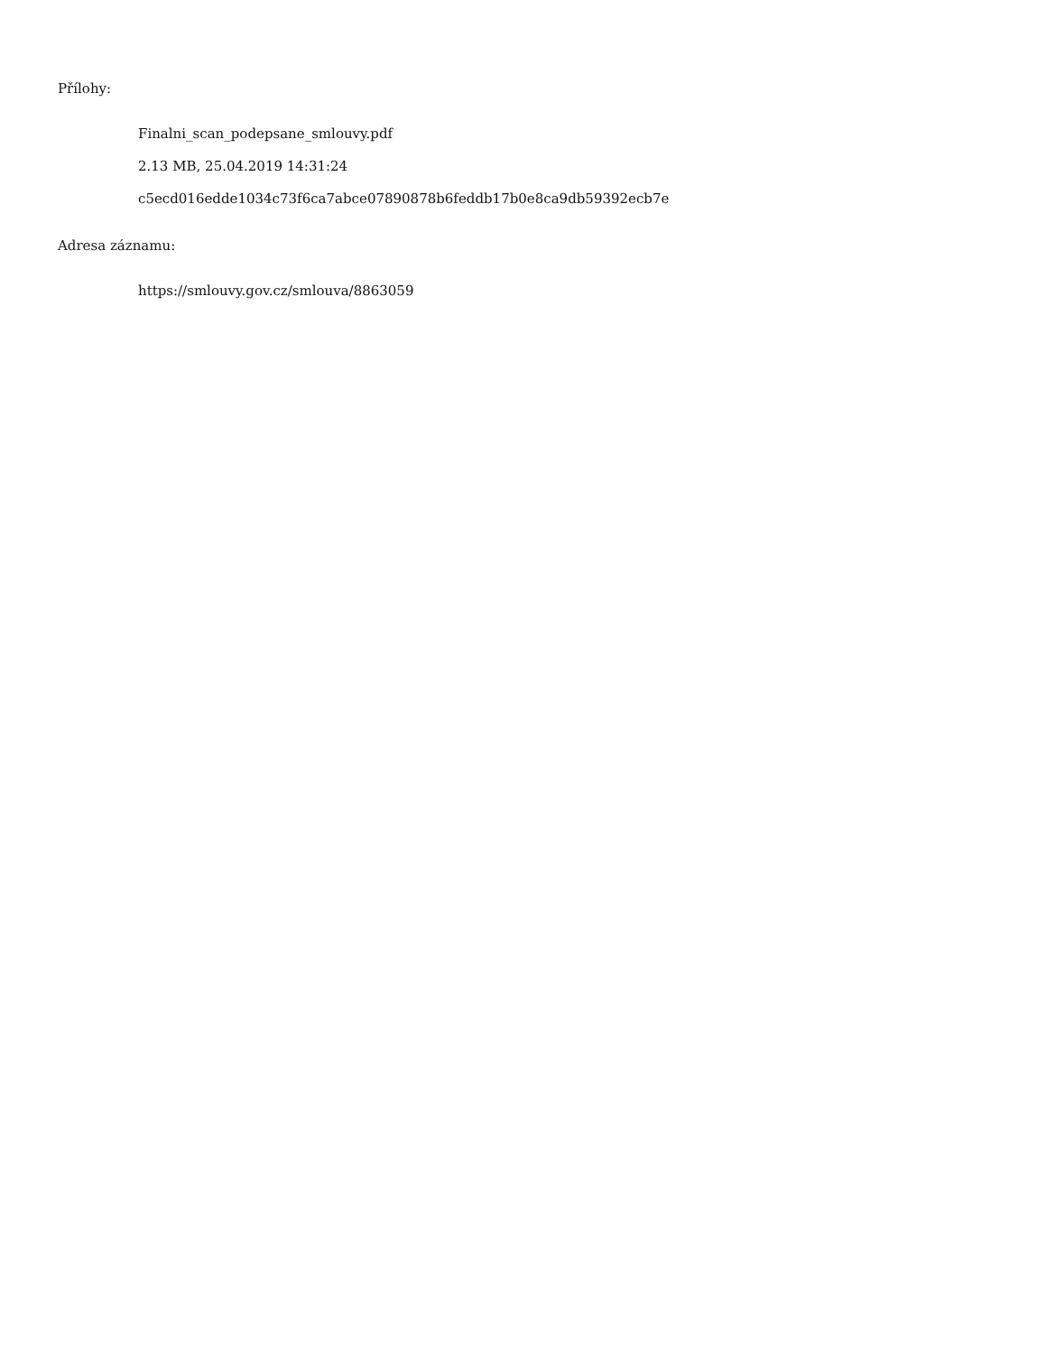Přílohy:
Finalni_scan_podepsane_smlouvy.pdf
2.13 MB, 25.04.2019 14:31:24
c5ecd016edde1034c73f6ca7abce07890878b6feddb17b0e8ca9db59392ecb7e
Adresa záznamu:
https://smlouvy.gov.cz/smlouva/8863059